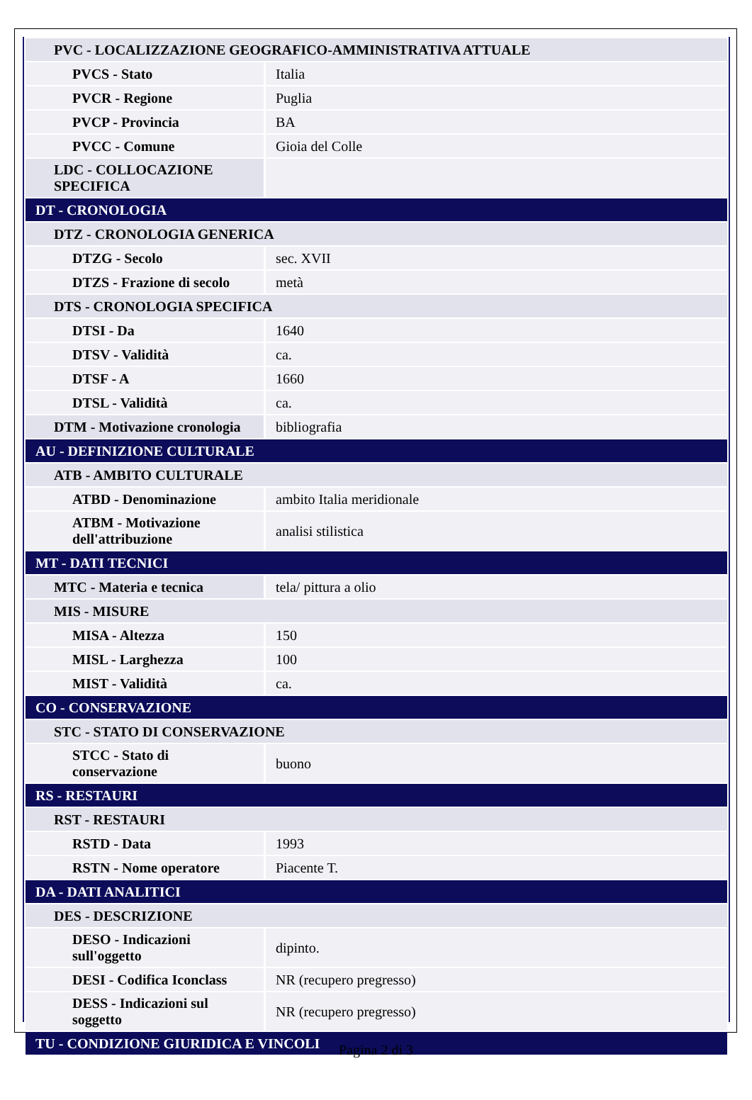| PVC - LOCALIZZAZIONE GEOGRAFICO-AMMINISTRATIVA ATTUALE | |
| PVCS - Stato | Italia |
| PVCR - Regione | Puglia |
| PVCP - Provincia | BA |
| PVCC - Comune | Gioia del Colle |
| LDC - COLLOCAZIONE SPECIFICA | |
| DT - CRONOLOGIA | |
| DTZ - CRONOLOGIA GENERICA | |
| DTZG - Secolo | sec. XVII |
| DTZS - Frazione di secolo | metà |
| DTS - CRONOLOGIA SPECIFICA | |
| DTSI - Da | 1640 |
| DTSV - Validità | ca. |
| DTSF - A | 1660 |
| DTSL - Validità | ca. |
| DTM - Motivazione cronologia | bibliografia |
| AU - DEFINIZIONE CULTURALE | |
| ATB - AMBITO CULTURALE | |
| ATBD - Denominazione | ambito Italia meridionale |
| ATBM - Motivazione dell'attribuzione | analisi stilistica |
| MT - DATI TECNICI | |
| MTC - Materia e tecnica | tela/ pittura a olio |
| MIS - MISURE | |
| MISA - Altezza | 150 |
| MISL - Larghezza | 100 |
| MIST - Validità | ca. |
| CO - CONSERVAZIONE | |
| STC - STATO DI CONSERVAZIONE | |
| STCC - Stato di conservazione | buono |
| RS - RESTAURI | |
| RST - RESTAURI | |
| RSTD - Data | 1993 |
| RSTN - Nome operatore | Piacente T. |
| DA - DATI ANALITICI | |
| DES - DESCRIZIONE | |
| DESO - Indicazioni sull'oggetto | dipinto. |
| DESI - Codifica Iconclass | NR (recupero pregresso) |
| DESS - Indicazioni sul soggetto | NR (recupero pregresso) |
| TU - CONDIZIONE GIURIDICA E VINCOLI | |
Pagina 2 di 3